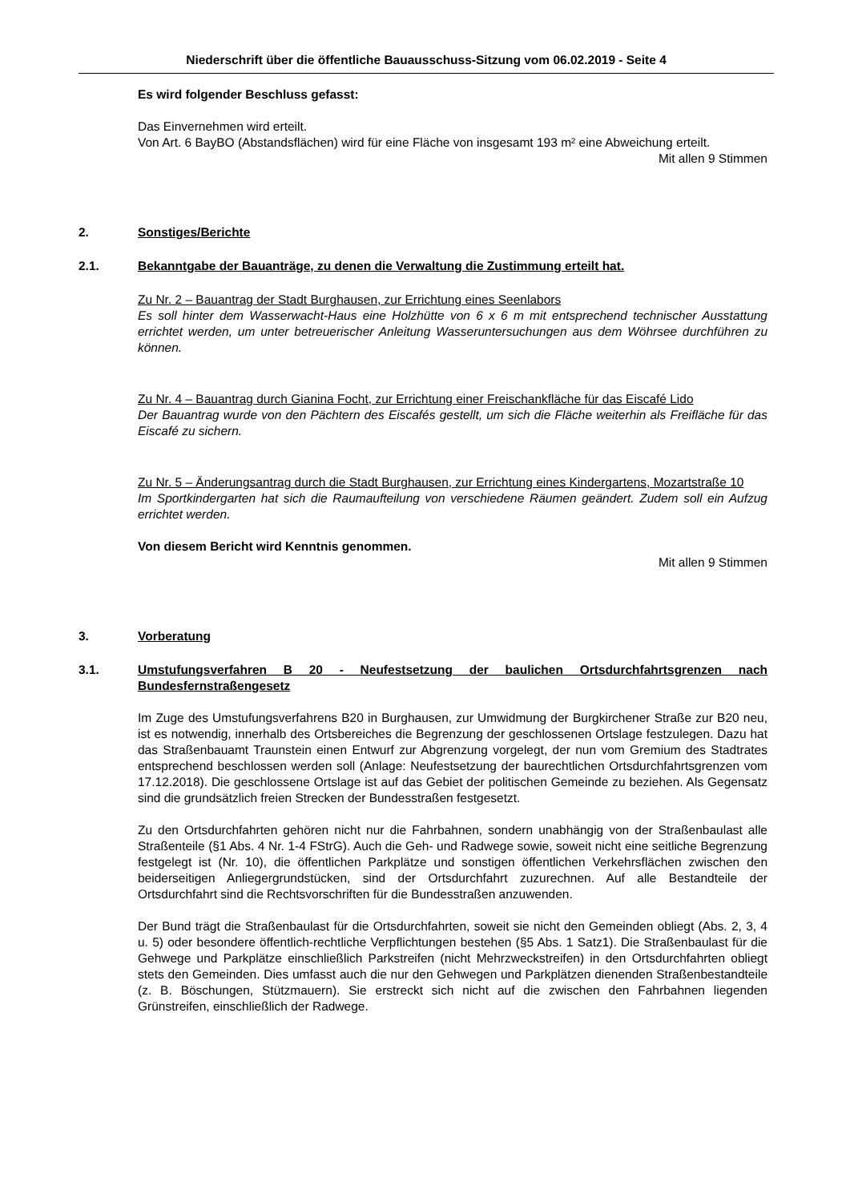Niederschrift über die öffentliche Bauausschuss-Sitzung vom 06.02.2019 - Seite 4
Es wird folgender Beschluss gefasst:
Das Einvernehmen wird erteilt.
Von Art. 6 BayBO (Abstandsflächen) wird für eine Fläche von insgesamt 193 m² eine Abweichung erteilt.
Mit allen 9 Stimmen
2. Sonstiges/Berichte
2.1. Bekanntgabe der Bauanträge, zu denen die Verwaltung die Zustimmung erteilt hat.
Zu Nr. 2 – Bauantrag der Stadt Burghausen, zur Errichtung eines Seenlabors
Es soll hinter dem Wasserwacht-Haus eine Holzhütte von 6 x 6 m mit entsprechend technischer Ausstattung errichtet werden, um unter betreuerischer Anleitung Wasseruntersuchungen aus dem Wöhrsee durchführen zu können.
Zu Nr. 4 – Bauantrag durch Gianina Focht, zur Errichtung einer Freischankfläche für das Eiscafé Lido
Der Bauantrag wurde von den Pächtern des Eiscafés gestellt, um sich die Fläche weiterhin als Freifläche für das Eiscafé zu sichern.
Zu Nr. 5 – Änderungsantrag durch die Stadt Burghausen, zur Errichtung eines Kindergartens, Mozartstraße 10
Im Sportkindergarten hat sich die Raumaufteilung von verschiedene Räumen geändert. Zudem soll ein Aufzug errichtet werden.
Von diesem Bericht wird Kenntnis genommen.
Mit allen 9 Stimmen
3. Vorberatung
3.1. Umstufungsverfahren B 20 - Neufestsetzung der baulichen Ortsdurchfahrtsgrenzen nach Bundesfernstraßengesetz
Im Zuge des Umstufungsverfahrens B20 in Burghausen, zur Umwidmung der Burgkirchener Straße zur B20 neu, ist es notwendig, innerhalb des Ortsbereiches die Begrenzung der geschlossenen Ortslage festzulegen. Dazu hat das Straßenbauamt Traunstein einen Entwurf zur Abgrenzung vorgelegt, der nun vom Gremium des Stadtrates entsprechend beschlossen werden soll (Anlage: Neufestsetzung der baurechtlichen Ortsdurchfahrtsgrenzen vom 17.12.2018). Die geschlossene Ortslage ist auf das Gebiet der politischen Gemeinde zu beziehen. Als Gegensatz sind die grundsätzlich freien Strecken der Bundesstraßen festgesetzt.
Zu den Ortsdurchfahrten gehören nicht nur die Fahrbahnen, sondern unabhängig von der Straßenbaulast alle Straßenteile (§1 Abs. 4 Nr. 1-4 FStrG). Auch die Geh- und Radwege sowie, soweit nicht eine seitliche Begrenzung festgelegt ist (Nr. 10), die öffentlichen Parkplätze und sonstigen öffentlichen Verkehrsflächen zwischen den beiderseitigen Anliegergrundstücken, sind der Ortsdurchfahrt zuzurechnen. Auf alle Bestandteile der Ortsdurchfahrt sind die Rechtsvorschriften für die Bundesstraßen anzuwenden.
Der Bund trägt die Straßenbaulast für die Ortsdurchfahrten, soweit sie nicht den Gemeinden obliegt (Abs. 2, 3, 4 u. 5) oder besondere öffentlich-rechtliche Verpflichtungen bestehen (§5 Abs. 1 Satz1). Die Straßenbaulast für die Gehwege und Parkplätze einschließlich Parkstreifen (nicht Mehrzweckstreifen) in den Ortsdurchfahrten obliegt stets den Gemeinden. Dies umfasst auch die nur den Gehwegen und Parkplätzen dienenden Straßenbestandteile (z. B. Böschungen, Stützmauern). Sie erstreckt sich nicht auf die zwischen den Fahrbahnen liegenden Grünstreifen, einschließlich der Radwege.